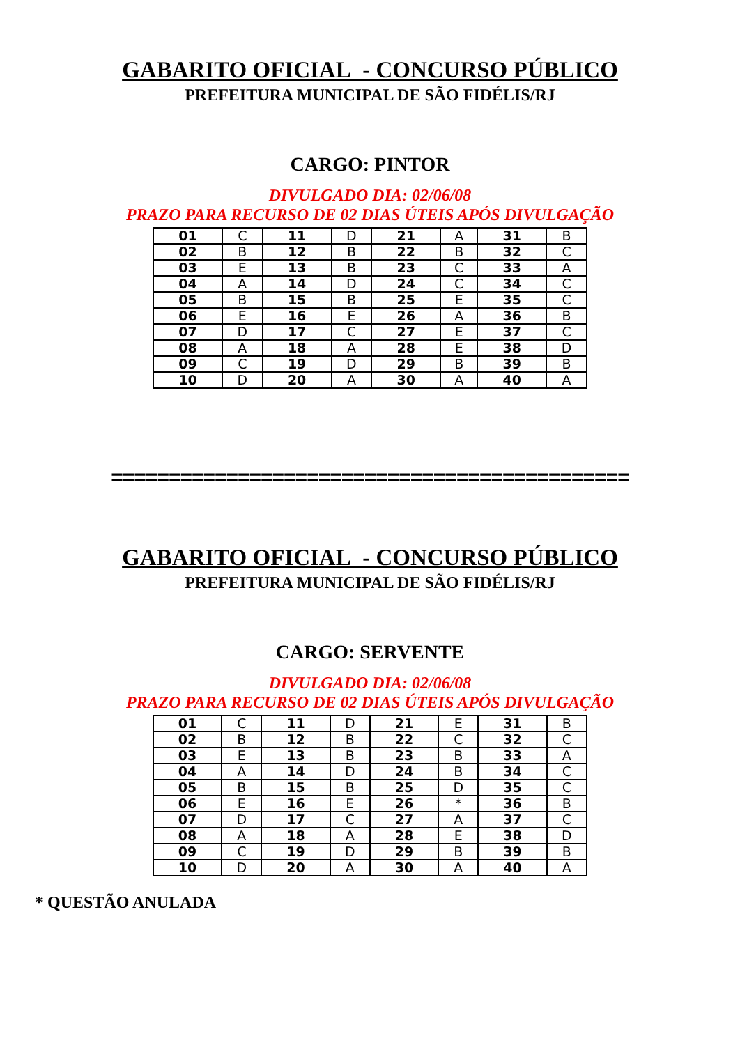GABARITO OFICIAL - CONCURSO PÚBLICO
PREFEITURA MUNICIPAL DE SÃO FIDÉLIS/RJ
CARGO: PINTOR
DIVULGADO DIA: 02/06/08
PRAZO PARA RECURSO DE 02 DIAS ÚTEIS APÓS DIVULGAÇÃO
| 01 | C | 11 | D | 21 | A | 31 | B |
| 02 | B | 12 | B | 22 | B | 32 | C |
| 03 | E | 13 | B | 23 | C | 33 | A |
| 04 | A | 14 | D | 24 | C | 34 | C |
| 05 | B | 15 | B | 25 | E | 35 | C |
| 06 | E | 16 | E | 26 | A | 36 | B |
| 07 | D | 17 | C | 27 | E | 37 | C |
| 08 | A | 18 | A | 28 | E | 38 | D |
| 09 | C | 19 | D | 29 | B | 39 | B |
| 10 | D | 20 | A | 30 | A | 40 | A |
=============================================
GABARITO OFICIAL - CONCURSO PÚBLICO
PREFEITURA MUNICIPAL DE SÃO FIDÉLIS/RJ
CARGO: SERVENTE
DIVULGADO DIA: 02/06/08
PRAZO PARA RECURSO DE 02 DIAS ÚTEIS APÓS DIVULGAÇÃO
| 01 | C | 11 | D | 21 | E | 31 | B |
| 02 | B | 12 | B | 22 | C | 32 | C |
| 03 | E | 13 | B | 23 | B | 33 | A |
| 04 | A | 14 | D | 24 | B | 34 | C |
| 05 | B | 15 | B | 25 | D | 35 | C |
| 06 | E | 16 | E | 26 | * | 36 | B |
| 07 | D | 17 | C | 27 | A | 37 | C |
| 08 | A | 18 | A | 28 | E | 38 | D |
| 09 | C | 19 | D | 29 | B | 39 | B |
| 10 | D | 20 | A | 30 | A | 40 | A |
* QUESTÃO ANULADA